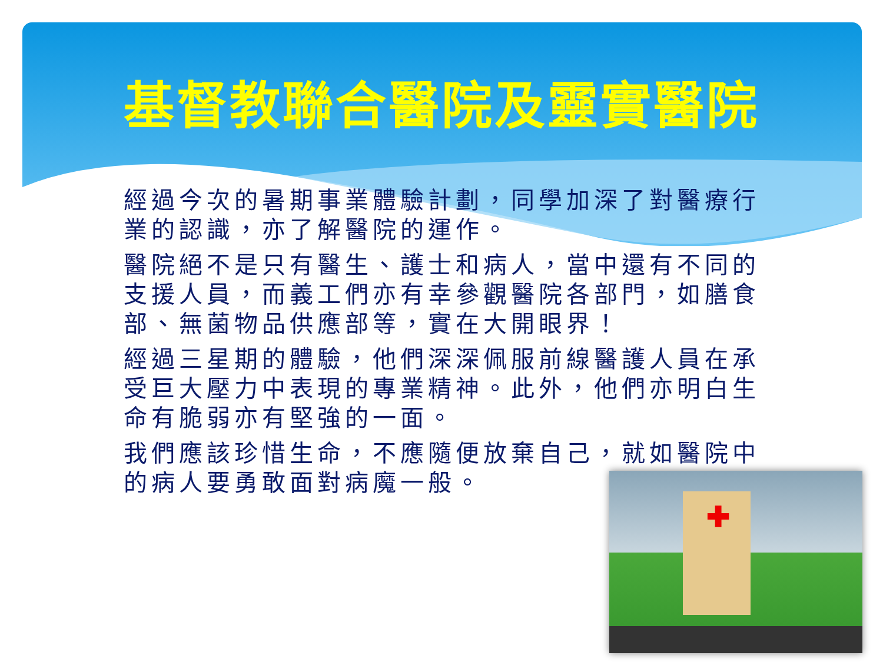基督教聯合醫院及靈實醫院
經過今次的暑期事業體驗計劃，同學加深了對醫療行業的認識，亦了解醫院的運作。
醫院絕不是只有醫生、護士和病人，當中還有不同的支援人員，而義工們亦有幸參觀醫院各部門，如膳食部、無菌物品供應部等，實在大開眼界！
經過三星期的體驗，他們深深佩服前線醫護人員在承受巨大壓力中表現的專業精神。此外，他們亦明白生命有脆弱亦有堅強的一面。
我們應該珍惜生命，不應隨便放棄自己，就如醫院中的病人要勇敢面對病魔一般。
✚